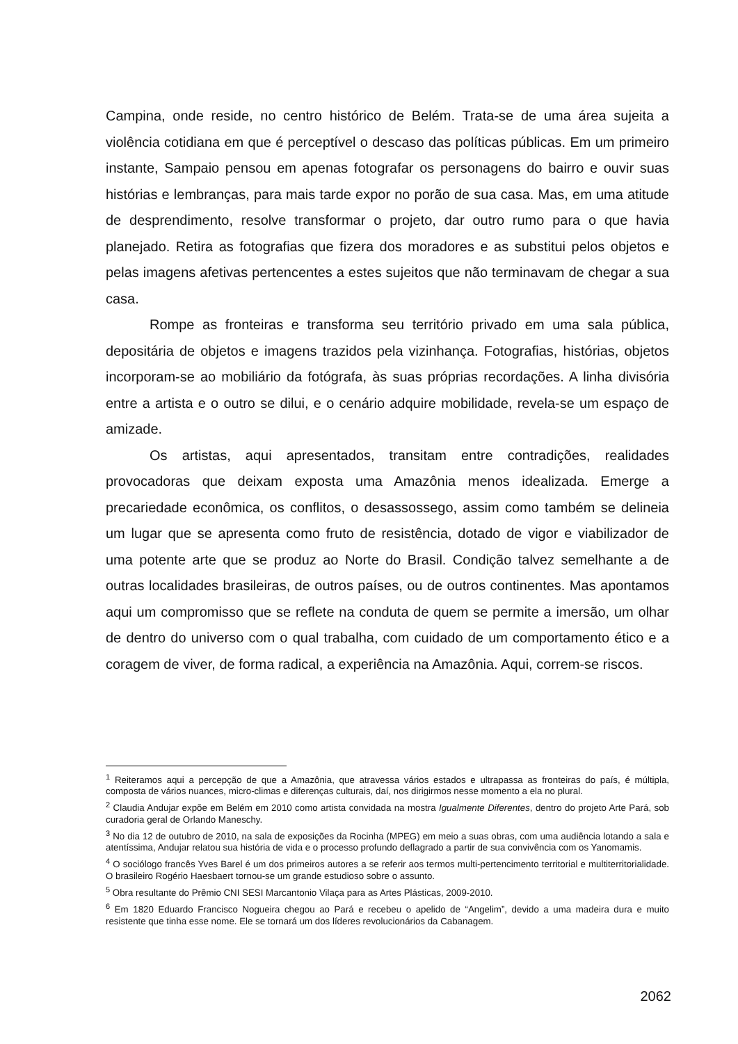Campina, onde reside, no centro histórico de Belém. Trata-se de uma área sujeita a violência cotidiana em que é perceptível o descaso das políticas públicas. Em um primeiro instante, Sampaio pensou em apenas fotografar os personagens do bairro e ouvir suas histórias e lembranças, para mais tarde expor no porão de sua casa. Mas, em uma atitude de desprendimento, resolve transformar o projeto, dar outro rumo para o que havia planejado. Retira as fotografias que fizera dos moradores e as substitui pelos objetos e pelas imagens afetivas pertencentes a estes sujeitos que não terminavam de chegar a sua casa.
Rompe as fronteiras e transforma seu território privado em uma sala pública, depositária de objetos e imagens trazidos pela vizinhança. Fotografias, histórias, objetos incorporam-se ao mobiliário da fotógrafa, às suas próprias recordações. A linha divisória entre a artista e o outro se dilui, e o cenário adquire mobilidade, revela-se um espaço de amizade.
Os artistas, aqui apresentados, transitam entre contradições, realidades provocadoras que deixam exposta uma Amazônia menos idealizada. Emerge a precariedade econômica, os conflitos, o desassossego, assim como também se delineia um lugar que se apresenta como fruto de resistência, dotado de vigor e viabilizador de uma potente arte que se produz ao Norte do Brasil. Condição talvez semelhante a de outras localidades brasileiras, de outros países, ou de outros continentes. Mas apontamos aqui um compromisso que se reflete na conduta de quem se permite a imersão, um olhar de dentro do universo com o qual trabalha, com cuidado de um comportamento ético e a coragem de viver, de forma radical, a experiência na Amazônia. Aqui, correm-se riscos.
<sup>1</sup> Reiteramos aqui a percepção de que a Amazônia, que atravessa vários estados e ultrapassa as fronteiras do país, é múltipla, composta de vários nuances, micro-climas e diferenças culturais, daí, nos dirigirmos nesse momento a ela no plural.
<sup>2</sup> Claudia Andujar expõe em Belém em 2010 como artista convidada na mostra Igualmente Diferentes, dentro do projeto Arte Pará, sob curadoria geral de Orlando Maneschy.
<sup>3</sup> No dia 12 de outubro de 2010, na sala de exposições da Rocinha (MPEG) em meio a suas obras, com uma audiência lotando a sala e atentíssima, Andujar relatou sua história de vida e o processo profundo deflagrado a partir de sua convivência com os Yanomamis.
<sup>4</sup> O sociólogo francês Yves Barel é um dos primeiros autores a se referir aos termos multi-pertencimento territorial e multiterritorialidade. O brasileiro Rogério Haesbaert tornou-se um grande estudioso sobre o assunto.
<sup>5</sup> Obra resultante do Prêmio CNI SESI Marcantonio Vilaça para as Artes Plásticas, 2009-2010.
<sup>6</sup> Em 1820 Eduardo Francisco Nogueira chegou ao Pará e recebeu o apelido de “Angelim”, devido a uma madeira dura e muito resistente que tinha esse nome. Ele se tornará um dos líderes revolucionários da Cabanagem.
2062